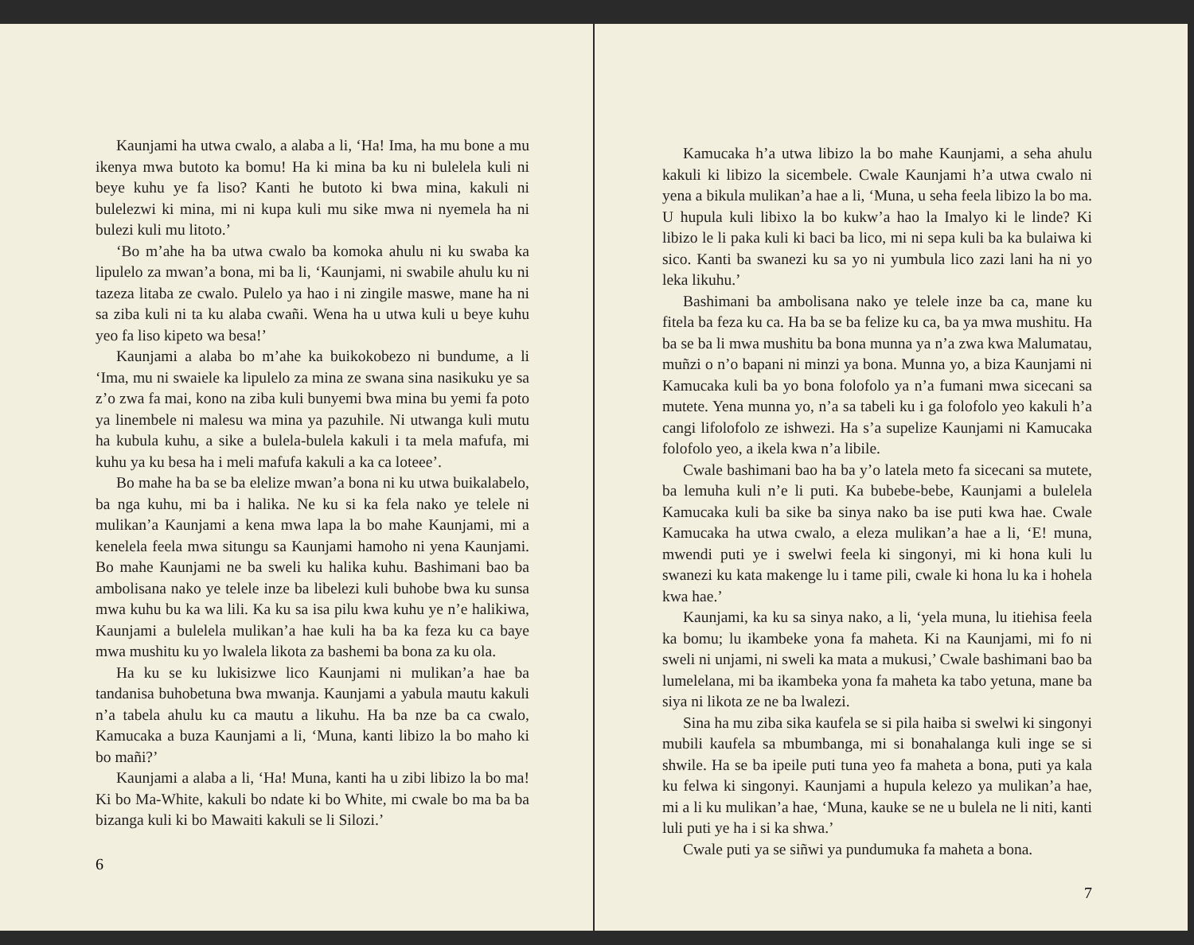Kaunjami ha utwa cwalo, a alaba a li, ‘Ha! Ima, ha mu bone a mu ikenya mwa butoto ka bomu! Ha ki mina ba ku ni bulelela kuli ni beye kuhu ye fa liso? Kanti he butoto ki bwa mina, kakuli ni bulelezwi ki mina, mi ni kupa kuli mu sike mwa ni nyemela ha ni bulezi kuli mu litoto.’
‘Bo m’ahe ha ba utwa cwalo ba komoka ahulu ni ku swaba ka lipulelo za mwan’a bona, mi ba li, ‘Kaunjami, ni swabile ahulu ku ni tazeza litaba ze cwalo. Pulelo ya hao i ni zingile maswe, mane ha ni sa ziba kuli ni ta ku alaba cwañi. Wena ha u utwa kuli u beye kuhu yeo fa liso kipeto wa besa!’
Kaunjami a alaba bo m’ahe ka buikokobezo ni bundume, a li ‘Ima, mu ni swaiele ka lipulelo za mina ze swana sina nasikuku ye sa z’o zwa fa mai, kono na ziba kuli bunyemi bwa mina bu yemi fa poto ya linembele ni malesu wa mina ya pazuhile. Ni utwanga kuli mutu ha kubula kuhu, a sike a bulela-bulela kakuli i ta mela mafufa, mi kuhu ya ku besa ha i meli mafufa kakuli a ka ca loteee’.
Bo mahe ha ba se ba elelize mwan’a bona ni ku utwa buikalabelo, ba nga kuhu, mi ba i halika. Ne ku si ka fela nako ye telele ni mulikan’a Kaunjami a kena mwa lapa la bo mahe Kaunjami, mi a kenelela feela mwa situngu sa Kaunjami hamoho ni yena Kaunjami. Bo mahe Kaunjami ne ba sweli ku halika kuhu. Bashimani bao ba ambolisana nako ye telele inze ba libelezi kuli buhobe bwa ku sunsa mwa kuhu bu ka wa lili. Ka ku sa isa pilu kwa kuhu ye n’e halikiwa, Kaunjami a bulelela mulikan’a hae kuli ha ba ka feza ku ca baye mwa mushitu ku yo lwalela likota za bashemi ba bona za ku ola.
Ha ku se ku lukisizwe lico Kaunjami ni mulikan’a hae ba tandanisa buhobetuna bwa mwanja. Kaunjami a yabula mautu kakuli n’a tabela ahulu ku ca mautu a likuhu. Ha ba nze ba ca cwalo, Kamucaka a buza Kaunjami a li, ‘Muna, kanti libizo la bo maho ki bo mañi?’
Kaunjami a alaba a li, ‘Ha! Muna, kanti ha u zibi libizo la bo ma! Ki bo Ma-White, kakuli bo ndate ki bo White, mi cwale bo ma ba ba bizanga kuli ki bo Mawaiti kakuli se li Silozi.’
6
Kamucaka h’a utwa libizo la bo mahe Kaunjami, a seha ahulu kakuli ki libizo la sicembele. Cwale Kaunjami h’a utwa cwalo ni yena a bikula mulikan’a hae a li, ‘Muna, u seha feela libizo la bo ma. U hupula kuli libixo la bo kukw’a hao la Imalyo ki le linde? Ki libizo le li paka kuli ki baci ba lico, mi ni sepa kuli ba ka bulaiwa ki sico. Kanti ba swanezi ku sa yo ni yumbula lico zazi lani ha ni yo leka likuhu.’
Bashimani ba ambolisana nako ye telele inze ba ca, mane ku fitela ba feza ku ca. Ha ba se ba felize ku ca, ba ya mwa mushitu. Ha ba se ba li mwa mushitu ba bona munna ya n’a zwa kwa Malumatau, muñzi o n’o bapani ni minzi ya bona. Munna yo, a biza Kaunjami ni Kamucaka kuli ba yo bona folofolo ya n’a fumani mwa sicecani sa mutete. Yena munna yo, n’a sa tabeli ku i ga folofolo yeo kakuli h’a cangi lifolofolo ze ishwezi. Ha s’a supelize Kaunjami ni Kamucaka folofolo yeo, a ikela kwa n’a libile.
Cwale bashimani bao ha ba y’o latela meto fa sicecani sa mutete, ba lemuha kuli n’e li puti. Ka bubebe-bebe, Kaunjami a bulelela Kamucaka kuli ba sike ba sinya nako ba ise puti kwa hae. Cwale Kamucaka ha utwa cwalo, a eleza mulikan’a hae a li, ‘E! muna, mwendi puti ye i swelwi feela ki singonyi, mi ki hona kuli lu swanezi ku kata makenge lu i tame pili, cwale ki hona lu ka i hohela kwa hae.’
Kaunjami, ka ku sa sinya nako, a li, ‘yela muna, lu itiehisa feela ka bomu; lu ikambeke yona fa maheta. Ki na Kaunjami, mi fo ni sweli ni unjami, ni sweli ka mata a mukusi,’ Cwale bashimani bao ba lumelelana, mi ba ikambeka yona fa maheta ka tabo yetuna, mane ba siya ni likota ze ne ba lwalezi.
Sina ha mu ziba sika kaufela se si pila haiba si swelwi ki singonyi mubili kaufela sa mbumbanga, mi si bonahalanga kuli inge se si shwile. Ha se ba ipeile puti tuna yeo fa maheta a bona, puti ya kala ku felwa ki singonyi. Kaunjami a hupula kelezo ya mulikan’a hae, mi a li ku mulikan’a hae, ‘Muna, kauke se ne u bulela ne li niti, kanti luli puti ye ha i si ka shwa.’
Cwale puti ya se siñwi ya pundumuka fa maheta a bona.
7